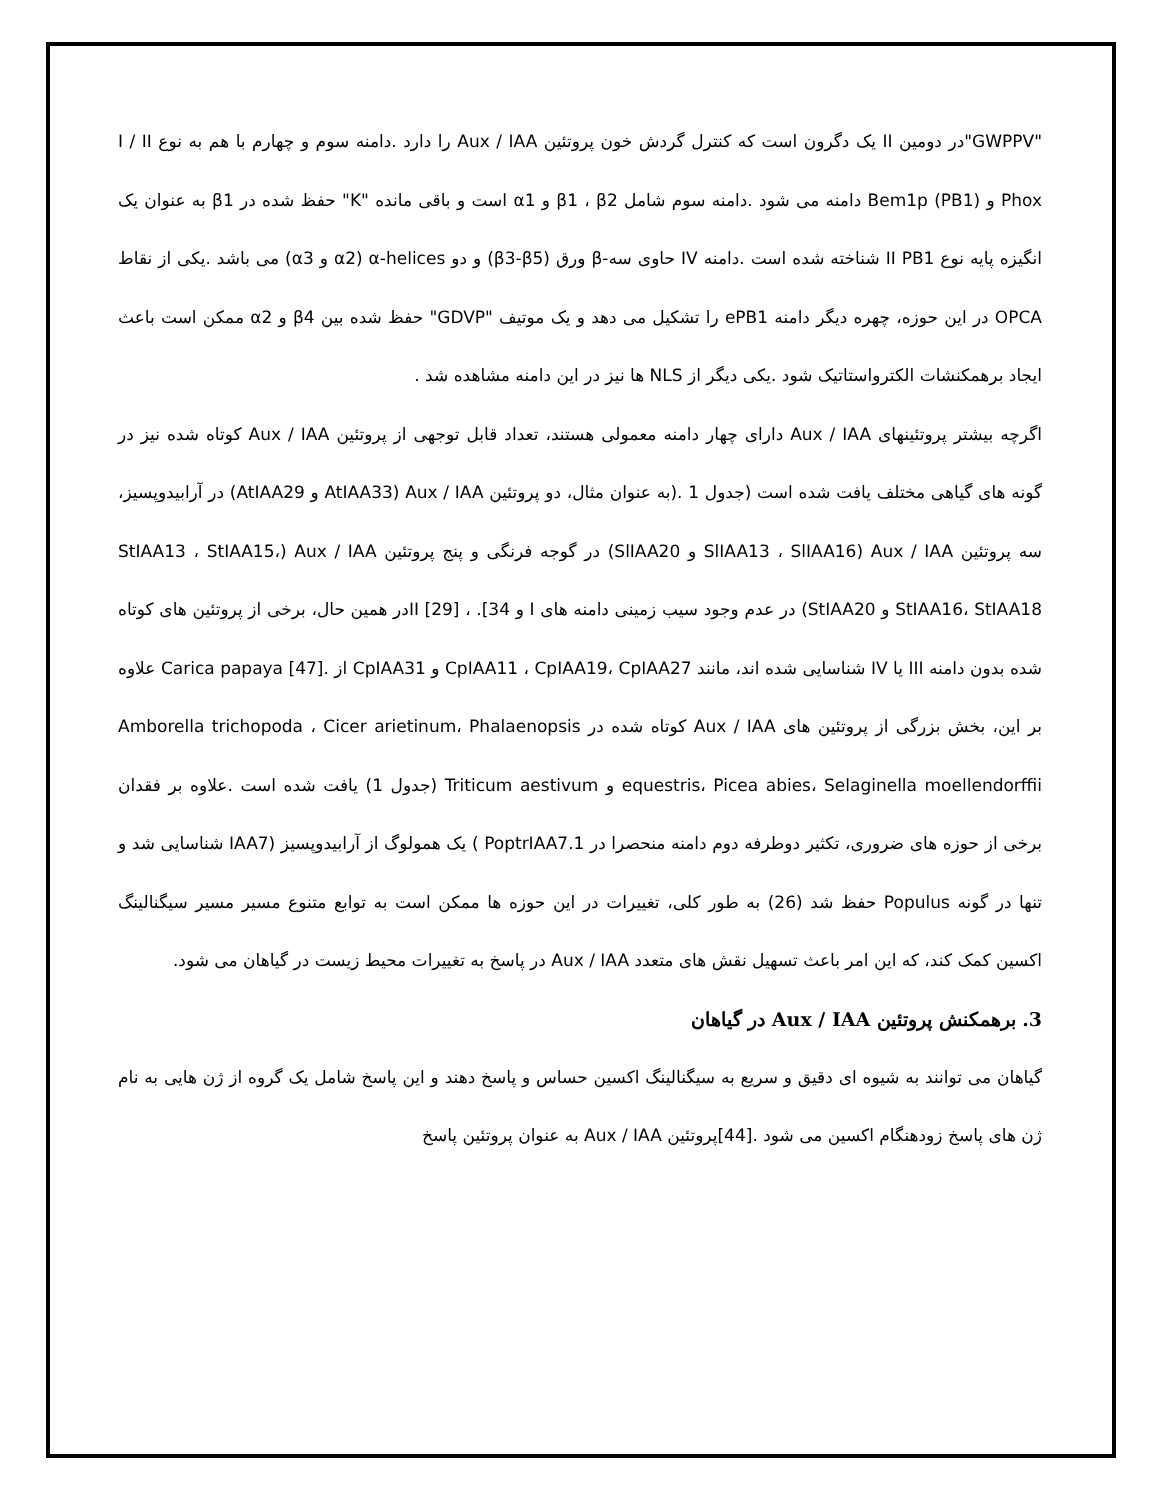"GWPPV"در دومین II یک دگرون است که کنترل گردش خون پروتئین Aux / IAA را دارد .دامنه سوم و چهارم با هم به نوع I / II Phox و Bem1p (PB1) دامنه می شود .دامنه سوم شامل β1 ، β2 و α1 است و باقی مانده "K" حفظ شده در β1 به عنوان یک انگیزه پایه نوع II PB1 شناخته شده است .دامنه IV حاوی سه-β ورق (β3-β5) و دو α-helices (α2 و α3) می باشد .یکی از نقاط OPCA در این حوزه، چهره دیگر دامنه ePB1 را تشکیل می دهد و یک موتیف "GDVP" حفظ شده بین β4 و α2 ممکن است باعث ایجاد برهمکنشات الکترواستاتیک شود .یکی دیگر از NLS ها نیز در این دامنه مشاهده شد .
اگرچه بیشتر پروتئینهای Aux / IAA دارای چهار دامنه معمولی هستند، تعداد قابل توجهی از پروتئین Aux / IAA کوتاه شده نیز در گونه های گیاهی مختلف یافت شده است (جدول 1 .(به عنوان مثال، دو پروتئین Aux / IAA (AtIAA33 و AtIAA29) در آرابیدوپسیز، سه پروتئین Aux / IAA (SlIAA13 ، SlIAA16 و SlIAA20) در گوجه فرنگی و پنج پروتئین Aux / IAA (StIAA13 ، StIAA15، StIAA16، StIAA18 و StIAA20) در عدم وجود سیب زمینی دامنه های I و II [29] ، .[34در همین حال، برخی از پروتئین های کوتاه شده بدون دامنه III یا IV شناسایی شده اند، مانند CpIAA11 ، CpIAA19، CpIAA27 و CpIAA31 از .[47] Carica papaya علاوه بر این، بخش بزرگی از پروتئین های Aux / IAA کوتاه شده در Amborella trichopoda ، Cicer arietinum، Phalaenopsis equestris، Picea abies، Selaginella moellendorffii و Triticum aestivum (جدول 1) یافت شده است .علاوه بر فقدان برخی از حوزه های ضروری، تکثیر دوطرفه دوم دامنه منحصرا در PoptrIAA7.1 ) یک همولوگ از آرابیدوپسیز (IAA7 شناسایی شد و تنها در گونه Populus حفظ شد (26) به طور کلی، تغییرات در این حوزه ها ممکن است به توابع متنوع مسیر مسیر سیگنالینگ اکسین کمک کند، که این امر باعث تسهیل نقش های متعدد Aux / IAA در پاسخ به تغییرات محیط زیست در گیاهان می شود.
3. برهمکنش پروتئین Aux / IAA در گیاهان
گیاهان می توانند به شیوه ای دقیق و سریع به سیگنالینگ اکسین حساس و پاسخ دهند و این پاسخ شامل یک گروه از ژن هایی به نام ژن های پاسخ زودهنگام اکسین می شود .[44]پروتئین Aux / IAA به عنوان پروتئین پاسخ